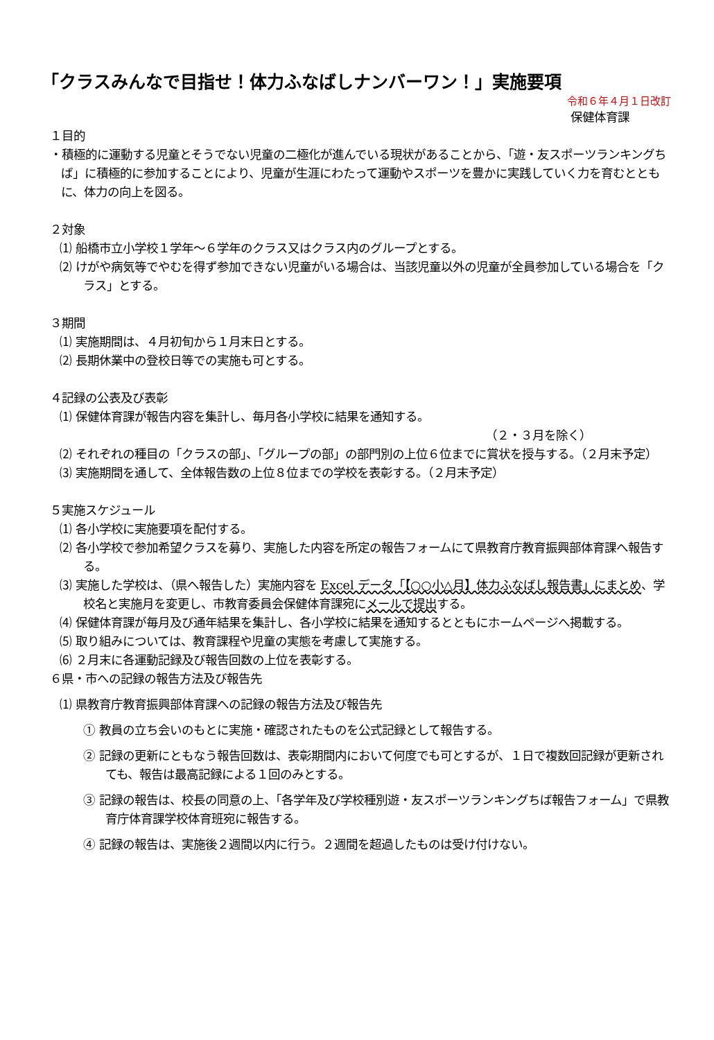「クラスみんなで目指せ！体力ふなばしナンバーワン！」実施要項
令和６年４月１日改訂
保健体育課
１目的
・積極的に運動する児童とそうでない児童の二極化が進んでいる現状があることから、「遊・友スポーツランキングちば」に積極的に参加することにより、児童が生涯にわたって運動やスポーツを豊かに実践していく力を育むとともに、体力の向上を図る。
２対象
⑴ 船橋市立小学校１学年～６学年のクラス又はクラス内のグループとする。
⑵ けがや病気等でやむを得ず参加できない児童がいる場合は、当該児童以外の児童が全員参加している場合を「クラス」とする。
３期間
⑴ 実施期間は、４月初旬から１月末日とする。
⑵ 長期休業中の登校日等での実施も可とする。
４記録の公表及び表彰
⑴ 保健体育課が報告内容を集計し、毎月各小学校に結果を通知する。
（２・３月を除く）
⑵ それぞれの種目の「クラスの部」、「グループの部」の部門別の上位６位までに賞状を授与する。（２月末予定）
⑶ 実施期間を通して、全体報告数の上位８位までの学校を表彰する。（２月末予定）
５実施スケジュール
⑴ 各小学校に実施要項を配付する。
⑵ 各小学校で参加希望クラスを募り、実施した内容を所定の報告フォームにて県教育庁教育振興部体育課へ報告する。
⑶ 実施した学校は、（県へ報告した）実施内容を Excel データ「【○○小△月】体力ふなばし報告書」にまとめ、学校名と実施月を変更し、市教育委員会保健体育課宛にメールで提出する。
⑷ 保健体育課が毎月及び通年結果を集計し、各小学校に結果を通知するとともにホームページへ掲載する。
⑸ 取り組みについては、教育課程や児童の実態を考慮して実施する。
⑹ ２月末に各運動記録及び報告回数の上位を表彰する。
６県・市への記録の報告方法及び報告先
⑴ 県教育庁教育振興部体育課への記録の報告方法及び報告先
① 教員の立ち会いのもとに実施・確認されたものを公式記録として報告する。
② 記録の更新にともなう報告回数は、表彰期間内において何度でも可とするが、１日で複数回記録が更新されても、報告は最高記録による１回のみとする。
③ 記録の報告は、校長の同意の上、「各学年及び学校種別遊・友スポーツランキングちば報告フォーム」で県教育庁体育課学校体育班宛に報告する。
④ 記録の報告は、実施後２週間以内に行う。２週間を超過したものは受け付けない。